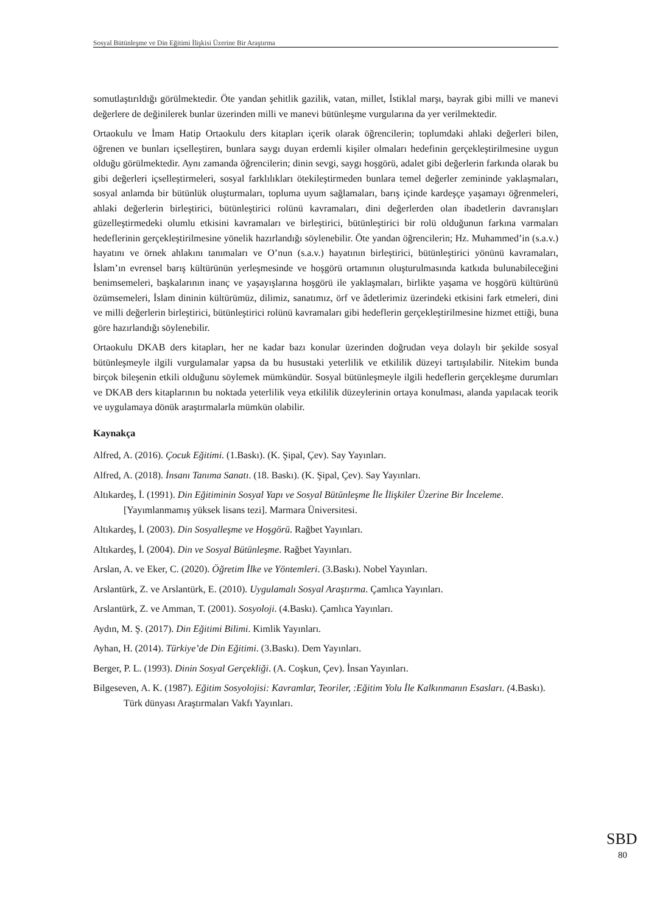Sosyal Bütünleşme ve Din Eğitimi İlişkisi Üzerine Bir Araştırma
somutlaştırıldığı görülmektedir. Öte yandan şehitlik gazilik, vatan, millet, İstiklal marşı, bayrak gibi milli ve manevi değerlere de değinilerek bunlar üzerinden milli ve manevi bütünleşme vurgularına da yer verilmektedir.
Ortaokulu ve İmam Hatip Ortaokulu ders kitapları içerik olarak öğrencilerin; toplumdaki ahlaki değerleri bilen, öğrenen ve bunları içselleştiren, bunlara saygı duyan erdemli kişiler olmaları hedefinin gerçekleştirilmesine uygun olduğu görülmektedir. Aynı zamanda öğrencilerin; dinin sevgi, saygı hoşgörü, adalet gibi değerlerin farkında olarak bu gibi değerleri içselleştirmeleri, sosyal farklılıkları ötekileştirmeden bunlara temel değerler zemininde yaklaşmaları, sosyal anlamda bir bütünlük oluşturmaları, topluma uyum sağlamaları, barış içinde kardeşçe yaşamayı öğrenmeleri, ahlaki değerlerin birleştirici, bütünleştirici rolünü kavramaları, dini değerlerden olan ibadetlerin davranışları güzelleştirmedeki olumlu etkisini kavramaları ve birleştirici, bütünleştirici bir rolü olduğunun farkına varmaları hedeflerinin gerçekleştirilmesine yönelik hazırlandığı söylenebilir. Öte yandan öğrencilerin; Hz. Muhammed’in (s.a.v.) hayatını ve örnek ahlakını tanımaları ve O’nun (s.a.v.) hayatının birleştirici, bütünleştirici yönünü kavramaları, İslam’ın evrensel barış kültürünün yerleşmesinde ve hoşgörü ortamının oluşturulmasında katkıda bulunabileceğini benimsemeleri, başkalarının inanç ve yaşayışlarına hoşgörü ile yaklaşmaları, birlikte yaşama ve hoşgörü kültürünü özümsemeleri, İslam dininin kültürümüz, dilimiz, sanatımız, örf ve âdetlerimiz üzerindeki etkisini fark etmeleri, dini ve milli değerlerin birleştirici, bütünleştirici rolünü kavramaları gibi hedeflerin gerçekleştirilmesine hizmet ettiği, buna göre hazırlandığı söylenebilir.
Ortaokulu DKAB ders kitapları, her ne kadar bazı konular üzerinden doğrudan veya dolaylı bir şekilde sosyal bütünleşmeyle ilgili vurgulamalar yapsa da bu husustaki yeterlilik ve etkililik düzeyi tartışılabilir. Nitekim bunda birçok bileşenin etkili olduğunu söylemek mümkündür. Sosyal bütünleşmeyle ilgili hedeflerin gerçekleşme durumları ve DKAB ders kitaplarının bu noktada yeterlilik veya etkililik düzeylerinin ortaya konulması, alanda yapılacak teorik ve uygulamaya dönük araştırmalarla mümkün olabilir.
Kaynakça
Alfred, A. (2016). Çocuk Eğitimi. (1.Baskı). (K. Şipal, Çev). Say Yayınları.
Alfred, A. (2018). İnsanı Tanıma Sanatı. (18. Baskı). (K. Şipal, Çev). Say Yayınları.
Altıkardeş, İ. (1991). Din Eğitiminin Sosyal Yapı ve Sosyal Bütünleşme İle İlişkiler Üzerine Bir İnceleme. [Yayımlanmamış yüksek lisans tezi]. Marmara Üniversitesi.
Altıkardeş, İ. (2003). Din Sosyalleşme ve Hoşgörü. Rağbet Yayınları.
Altıkardeş, İ. (2004). Din ve Sosyal Bütünleşme. Rağbet Yayınları.
Arslan, A. ve Eker, C. (2020). Öğretim İlke ve Yöntemleri. (3.Baskı). Nobel Yayınları.
Arslantürk, Z. ve Arslantürk, E. (2010). Uygulamalı Sosyal Araştırma. Çamlıca Yayınları.
Arslantürk, Z. ve Amman, T. (2001). Sosyoloji. (4.Baskı). Çamlıca Yayınları.
Aydın, M. Ş. (2017). Din Eğitimi Bilimi. Kimlik Yayınları.
Ayhan, H. (2014). Türkiye’de Din Eğitimi. (3.Baskı). Dem Yayınları.
Berger, P. L. (1993). Dinin Sosyal Gerçekliği. (A. Coşkun, Çev). İnsan Yayınları.
Bilgeseven, A. K. (1987). Eğitim Sosyolojisi: Kavramlar, Teoriler, :Eğitim Yolu İle Kalkınmanın Esasları. (4.Baskı). Türk dünyası Araştırmaları Vakfı Yayınları.
SBD
80